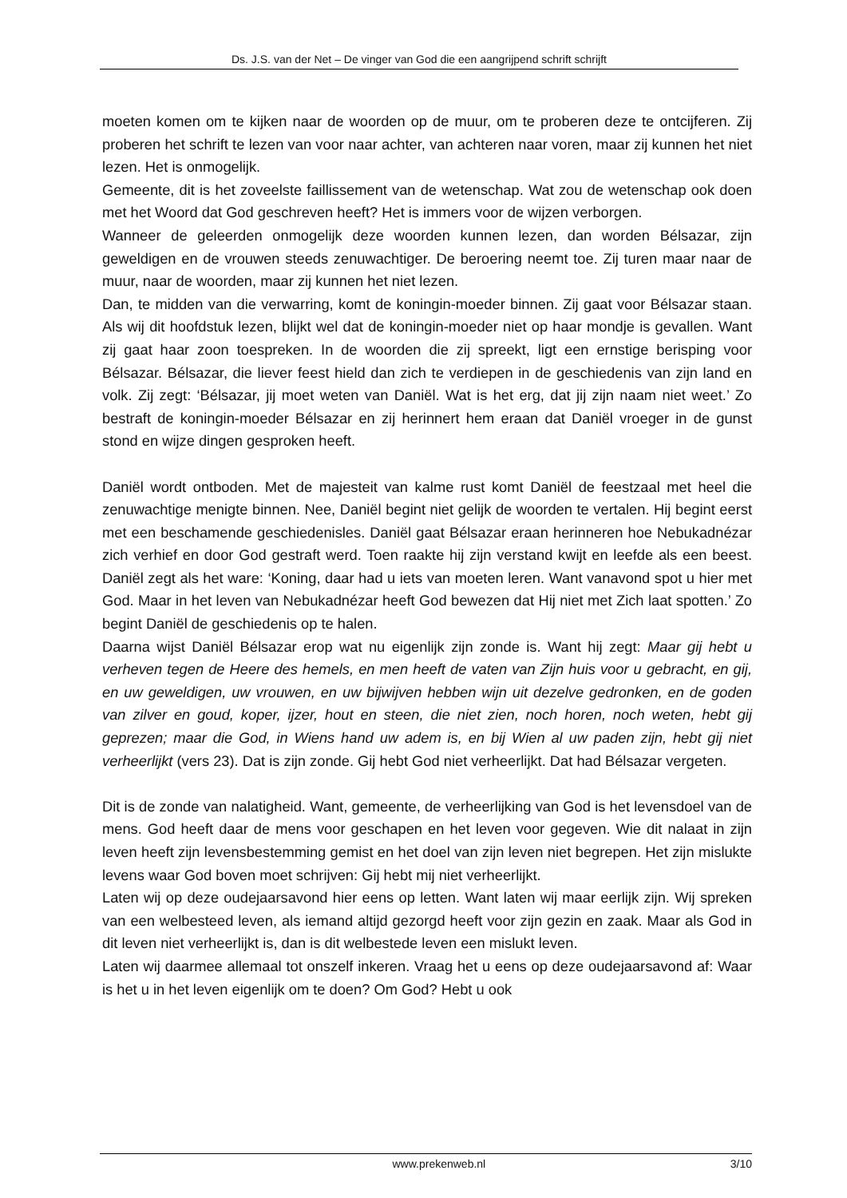Ds. J.S. van der Net – De vinger van God die een aangrijpend schrift schrijft
moeten komen om te kijken naar de woorden op de muur, om te proberen deze te ontcijferen. Zij proberen het schrift te lezen van voor naar achter, van achteren naar voren, maar zij kunnen het niet lezen. Het is onmogelijk.
Gemeente, dit is het zoveelste faillissement van de wetenschap. Wat zou de wetenschap ook doen met het Woord dat God geschreven heeft? Het is immers voor de wijzen verborgen.
Wanneer de geleerden onmogelijk deze woorden kunnen lezen, dan worden Bélsazar, zijn geweldigen en de vrouwen steeds zenuwachtiger. De beroering neemt toe. Zij turen maar naar de muur, naar de woorden, maar zij kunnen het niet lezen.
Dan, te midden van die verwarring, komt de koningin-moeder binnen. Zij gaat voor Bélsazar staan. Als wij dit hoofdstuk lezen, blijkt wel dat de koningin-moeder niet op haar mondje is gevallen. Want zij gaat haar zoon toespreken. In de woorden die zij spreekt, ligt een ernstige berisping voor Bélsazar. Bélsazar, die liever feest hield dan zich te verdiepen in de geschiedenis van zijn land en volk. Zij zegt: ‘Bélsazar, jij moet weten van Daniël. Wat is het erg, dat jij zijn naam niet weet.’ Zo bestraft de koningin-moeder Bélsazar en zij herinnert hem eraan dat Daniël vroeger in de gunst stond en wijze dingen gesproken heeft.
Daniël wordt ontboden. Met de majesteit van kalme rust komt Daniël de feestzaal met heel die zenuwachtige menigte binnen. Nee, Daniël begint niet gelijk de woorden te vertalen. Hij begint eerst met een beschamende geschiedenisles. Daniël gaat Bélsazar eraan herinneren hoe Nebukadnézar zich verhief en door God gestraft werd. Toen raakte hij zijn verstand kwijt en leefde als een beest. Daniël zegt als het ware: ‘Koning, daar had u iets van moeten leren. Want vanavond spot u hier met God. Maar in het leven van Nebukadnézar heeft God bewezen dat Hij niet met Zich laat spotten.’ Zo begint Daniël de geschiedenis op te halen.
Daarna wijst Daniël Bélsazar erop wat nu eigenlijk zijn zonde is. Want hij zegt: Maar gij hebt u verheven tegen de Heere des hemels, en men heeft de vaten van Zijn huis voor u gebracht, en gij, en uw geweldigen, uw vrouwen, en uw bijwijven hebben wijn uit dezelve gedronken, en de goden van zilver en goud, koper, ijzer, hout en steen, die niet zien, noch horen, noch weten, hebt gij geprezen; maar die God, in Wiens hand uw adem is, en bij Wien al uw paden zijn, hebt gij niet verheerlijkt (vers 23). Dat is zijn zonde. Gij hebt God niet verheerlijkt. Dat had Bélsazar vergeten.
Dit is de zonde van nalatigheid. Want, gemeente, de verheerlijking van God is het levensdoel van de mens. God heeft daar de mens voor geschapen en het leven voor gegeven. Wie dit nalaat in zijn leven heeft zijn levensbestemming gemist en het doel van zijn leven niet begrepen. Het zijn mislukte levens waar God boven moet schrijven: Gij hebt mij niet verheerlijkt.
Laten wij op deze oudejaarsavond hier eens op letten. Want laten wij maar eerlijk zijn. Wij spreken van een welbesteed leven, als iemand altijd gezorgd heeft voor zijn gezin en zaak. Maar als God in dit leven niet verheerlijkt is, dan is dit welbestede leven een mislukt leven.
Laten wij daarmee allemaal tot onszelf inkeren. Vraag het u eens op deze oudejaarsavond af: Waar is het u in het leven eigenlijk om te doen? Om God? Hebt u ook
www.prekenweb.nl 3/10